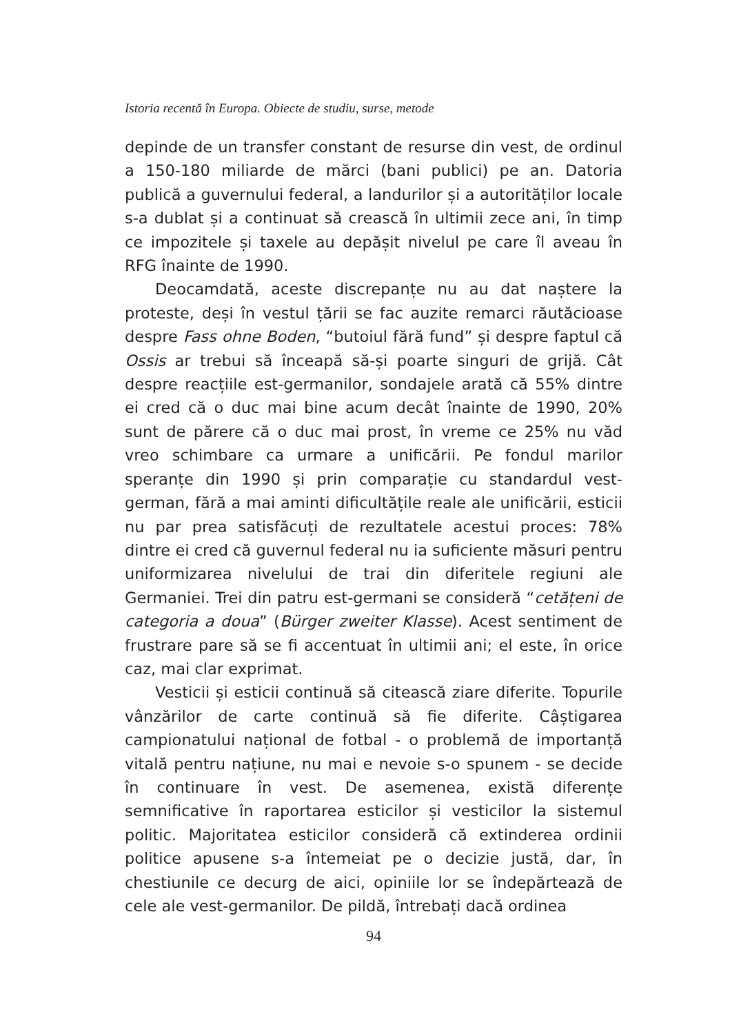Istoria recentă în Europa. Obiecte de studiu, surse, metode
depinde de un transfer constant de resurse din vest, de ordinul a 150-180 miliarde de mărci (bani publici) pe an. Datoria publică a guvernului federal, a landurilor și a autorităților locale s-a dublat și a continuat să crească în ultimii zece ani, în timp ce impozitele și taxele au depășit nivelul pe care îl aveau în RFG înainte de 1990.
Deocamdată, aceste discrepanțe nu au dat naștere la proteste, deși în vestul țării se fac auzite remarci răutăcioase despre Fass ohne Boden, “butoiul fără fund” și despre faptul că Ossis ar trebui să înceapă să-și poarte singuri de grijă. Cât despre reacțiile est-germanilor, sondajele arată că 55% dintre ei cred că o duc mai bine acum decât înainte de 1990, 20% sunt de părere că o duc mai prost, în vreme ce 25% nu văd vreo schimbare ca urmare a unificării. Pe fondul marilor speranțe din 1990 și prin comparație cu standardul vest-german, fără a mai aminti dificultățile reale ale unificării, esticii nu par prea satisfăcuți de rezultatele acestui proces: 78% dintre ei cred că guvernul federal nu ia suficiente măsuri pentru uniformizarea nivelului de trai din diferitele regiuni ale Germaniei. Trei din patru est-germani se consideră “cetățeni de categoria a doua” (Bürger zweiter Klasse). Acest sentiment de frustrare pare să se fi accentuat în ultimii ani; el este, în orice caz, mai clar exprimat.
Vesticii și esticii continuă să citească ziare diferite. Topurile vânzărilor de carte continuă să fie diferite. Câștigarea campionatului național de fotbal - o problemă de importanță vitală pentru națiune, nu mai e nevoie s-o spunem - se decide în continuare în vest. De asemenea, există diferențe semnificative în raportarea esticilor și vesticilor la sistemul politic. Majoritatea esticilor consideră că extinderea ordinii politice apusene s-a întemeiat pe o decizie justă, dar, în chestiunile ce decurg de aici, opiniile lor se îndepărtează de cele ale vest-germanilor. De pildă, întrebați dacă ordinea
94